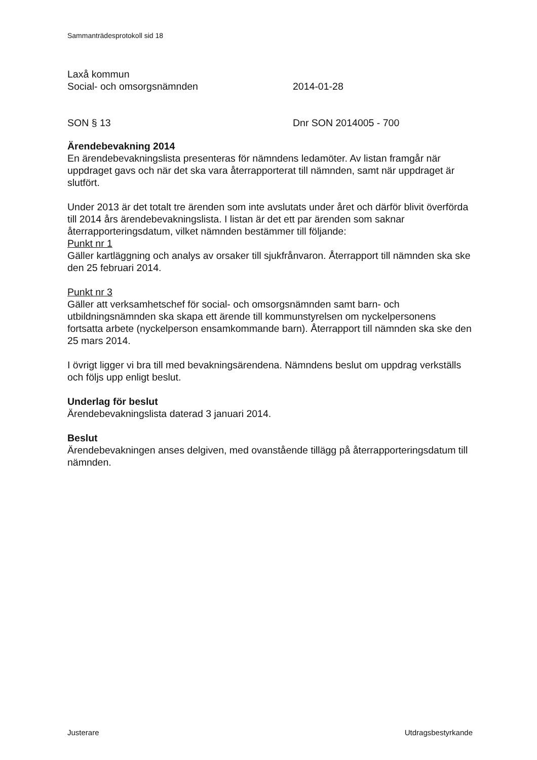Sammanträdesprotokoll sid 18
Laxå kommun
Social- och omsorgsnämnden 2014-01-28
SON § 13 Dnr SON 2014005 - 700
Ärendebevakning 2014
En ärendebevakningslista presenteras för nämndens ledamöter. Av listan framgår när uppdraget gavs och när det ska vara återrapporterat till nämnden, samt när uppdraget är slutfört.
Under 2013 är det totalt tre ärenden som inte avslutats under året och därför blivit överförda till 2014 års ärendebevakningslista. I listan är det ett par ärenden som saknar återrapporteringsdatum, vilket nämnden bestämmer till följande:
Punkt nr 1
Gäller kartläggning och analys av orsaker till sjukfrånvaron. Återrapport till nämnden ska ske den 25 februari 2014.
Punkt nr 3
Gäller att verksamhetschef för social- och omsorgsnämnden samt barn- och utbildningsnämnden ska skapa ett ärende till kommunstyrelsen om nyckelpersonens fortsatta arbete (nyckelperson ensamkommande barn). Återrapport till nämnden ska ske den 25 mars 2014.
I övrigt ligger vi bra till med bevakningsärendena. Nämndens beslut om uppdrag verkställs och följs upp enligt beslut.
Underlag för beslut
Ärendebevakningslista daterad 3 januari 2014.
Beslut
Ärendebevakningen anses delgiven, med ovanstående tillägg på återrapporteringsdatum till nämnden.
Justerare Utdragsbestyrkande